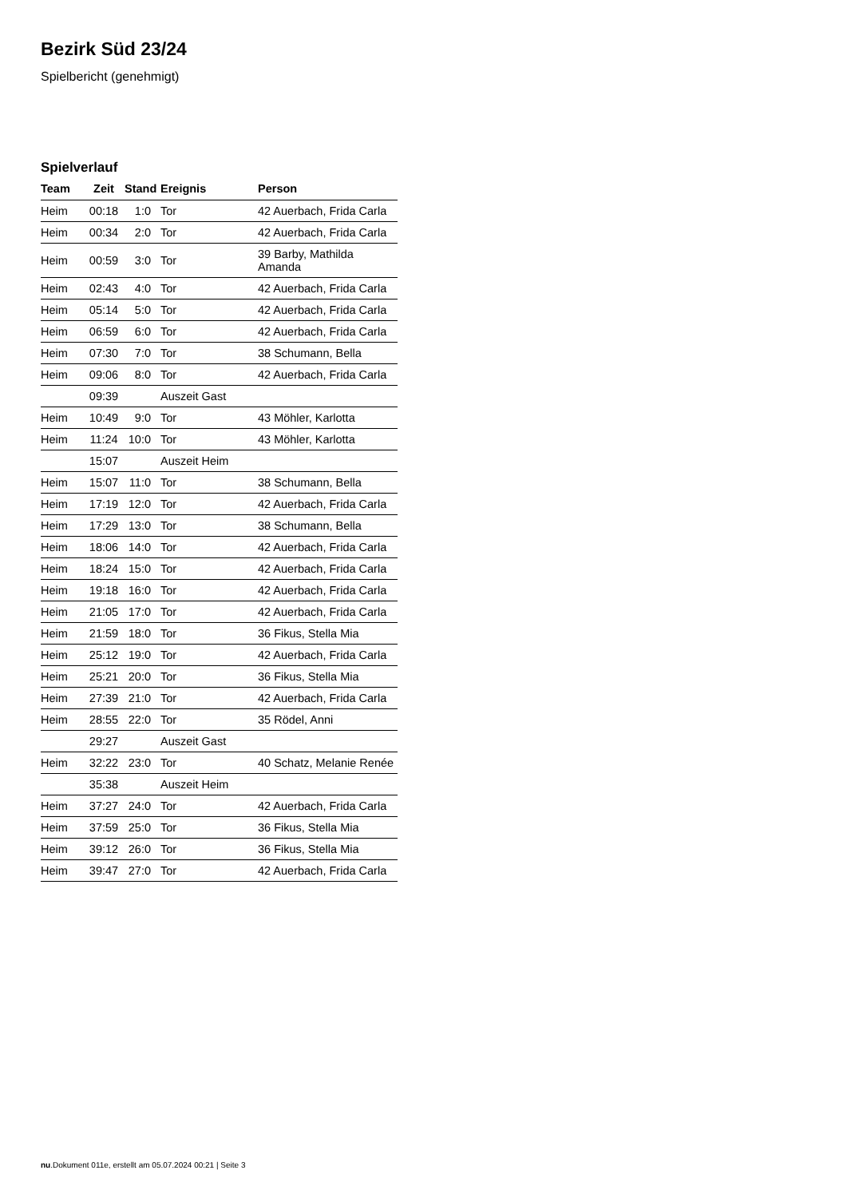Bezirk Süd 23/24
Spielbericht (genehmigt)
Spielverlauf
| Team | Zeit | Stand | Ereignis | Person |
| --- | --- | --- | --- | --- |
| Heim | 00:18 | 1:0 | Tor | 42 Auerbach, Frida Carla |
| Heim | 00:34 | 2:0 | Tor | 42 Auerbach, Frida Carla |
| Heim | 00:59 | 3:0 | Tor | 39 Barby, Mathilda Amanda |
| Heim | 02:43 | 4:0 | Tor | 42 Auerbach, Frida Carla |
| Heim | 05:14 | 5:0 | Tor | 42 Auerbach, Frida Carla |
| Heim | 06:59 | 6:0 | Tor | 42 Auerbach, Frida Carla |
| Heim | 07:30 | 7:0 | Tor | 38 Schumann, Bella |
| Heim | 09:06 | 8:0 | Tor | 42 Auerbach, Frida Carla |
| | 09:39 | | Auszeit Gast | |
| Heim | 10:49 | 9:0 | Tor | 43 Möhler, Karlotta |
| Heim | 11:24 | 10:0 | Tor | 43 Möhler, Karlotta |
| | 15:07 | | Auszeit Heim | |
| Heim | 15:07 | 11:0 | Tor | 38 Schumann, Bella |
| Heim | 17:19 | 12:0 | Tor | 42 Auerbach, Frida Carla |
| Heim | 17:29 | 13:0 | Tor | 38 Schumann, Bella |
| Heim | 18:06 | 14:0 | Tor | 42 Auerbach, Frida Carla |
| Heim | 18:24 | 15:0 | Tor | 42 Auerbach, Frida Carla |
| Heim | 19:18 | 16:0 | Tor | 42 Auerbach, Frida Carla |
| Heim | 21:05 | 17:0 | Tor | 42 Auerbach, Frida Carla |
| Heim | 21:59 | 18:0 | Tor | 36 Fikus, Stella Mia |
| Heim | 25:12 | 19:0 | Tor | 42 Auerbach, Frida Carla |
| Heim | 25:21 | 20:0 | Tor | 36 Fikus, Stella Mia |
| Heim | 27:39 | 21:0 | Tor | 42 Auerbach, Frida Carla |
| Heim | 28:55 | 22:0 | Tor | 35 Rödel, Anni |
| | 29:27 | | Auszeit Gast | |
| Heim | 32:22 | 23:0 | Tor | 40 Schatz, Melanie Renée |
| | 35:38 | | Auszeit Heim | |
| Heim | 37:27 | 24:0 | Tor | 42 Auerbach, Frida Carla |
| Heim | 37:59 | 25:0 | Tor | 36 Fikus, Stella Mia |
| Heim | 39:12 | 26:0 | Tor | 36 Fikus, Stella Mia |
| Heim | 39:47 | 27:0 | Tor | 42 Auerbach, Frida Carla |
nu.Dokument 011e, erstellt am 05.07.2024 00:21 | Seite 3